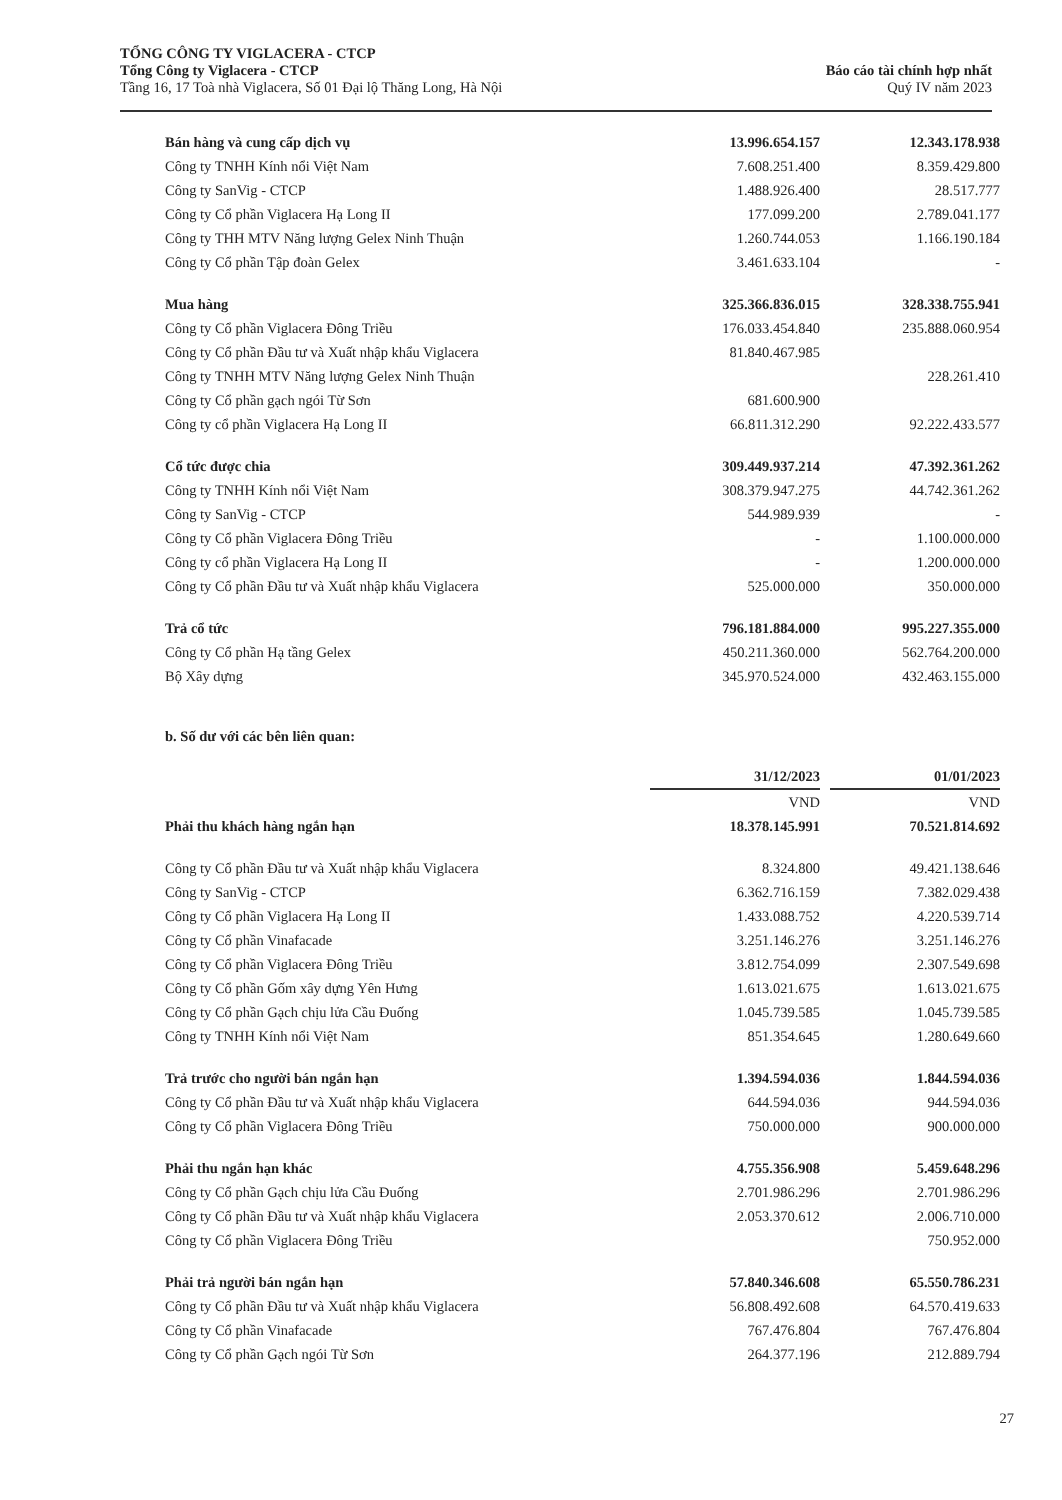TỔNG CÔNG TY VIGLACERA - CTCP
Tổng Công ty Viglacera - CTCP
Tầng 16, 17 Toà nhà Viglacera, Số 01 Đại lộ Thăng Long, Hà Nội
Báo cáo tài chính hợp nhất
Quý IV năm 2023
| Bán hàng và cung cấp dịch vụ | 13.996.654.157 | | 12.343.178.938 |
| Công ty TNHH Kính nổi Việt Nam | 7.608.251.400 | | 8.359.429.800 |
| Công ty SanVig - CTCP | 1.488.926.400 | | 28.517.777 |
| Công ty Cổ phần Viglacera Hạ Long II | 177.099.200 | | 2.789.041.177 |
| Công ty THH MTV Năng lượng Gelex Ninh Thuận | 1.260.744.053 | | 1.166.190.184 |
| Công ty Cổ phần Tập đoàn Gelex | 3.461.633.104 | | - |
| Mua hàng | 325.366.836.015 | | 328.338.755.941 |
| Công ty Cổ phần Viglacera Đông Triều | 176.033.454.840 | | 235.888.060.954 |
| Công ty Cổ phần Đầu tư và Xuất nhập khẩu Viglacera | 81.840.467.985 | | |
| Công ty TNHH MTV Năng lượng Gelex Ninh Thuận | | | 228.261.410 |
| Công ty Cổ phần gạch ngói Từ Sơn | 681.600.900 | | |
| Công ty cổ phần Viglacera Hạ Long II | 66.811.312.290 | | 92.222.433.577 |
| Cổ tức được chia | 309.449.937.214 | | 47.392.361.262 |
| Công ty TNHH Kính nổi Việt Nam | 308.379.947.275 | | 44.742.361.262 |
| Công ty SanVig - CTCP | 544.989.939 | | - |
| Công ty Cổ phần Viglacera Đông Triều | - | | 1.100.000.000 |
| Công ty cổ phần Viglacera Hạ Long II | - | | 1.200.000.000 |
| Công ty Cổ phần Đầu tư và Xuất nhập khẩu Viglacera | 525.000.000 | | 350.000.000 |
| Trả cổ tức | 796.181.884.000 | | 995.227.355.000 |
| Công ty Cổ phần Hạ tầng Gelex | 450.211.360.000 | | 562.764.200.000 |
| Bộ Xây dựng | 345.970.524.000 | | 432.463.155.000 |
b. Số dư với các bên liên quan:
| | 31/12/2023 | | 01/01/2023 |
| | VND | | VND |
| Phải thu khách hàng ngắn hạn | 18.378.145.991 | | 70.521.814.692 |
| Công ty Cổ phần Đầu tư và Xuất nhập khẩu Viglacera | 8.324.800 | | 49.421.138.646 |
| Công ty SanVig - CTCP | 6.362.716.159 | | 7.382.029.438 |
| Công ty Cổ phần Viglacera Hạ Long II | 1.433.088.752 | | 4.220.539.714 |
| Công ty Cổ phần Vinafacade | 3.251.146.276 | | 3.251.146.276 |
| Công ty Cổ phần Viglacera Đông Triều | 3.812.754.099 | | 2.307.549.698 |
| Công ty Cổ phần Gốm xây dựng Yên Hưng | 1.613.021.675 | | 1.613.021.675 |
| Công ty Cổ phần Gạch chịu lửa Cầu Đuống | 1.045.739.585 | | 1.045.739.585 |
| Công ty TNHH Kính nổi Việt Nam | 851.354.645 | | 1.280.649.660 |
| Trả trước cho người bán ngắn hạn | 1.394.594.036 | | 1.844.594.036 |
| Công ty Cổ phần Đầu tư và Xuất nhập khẩu Viglacera | 644.594.036 | | 944.594.036 |
| Công ty Cổ phần Viglacera Đông Triều | 750.000.000 | | 900.000.000 |
| Phải thu ngắn hạn khác | 4.755.356.908 | | 5.459.648.296 |
| Công ty Cổ phần Gạch chịu lửa Cầu Đuống | 2.701.986.296 | | 2.701.986.296 |
| Công ty Cổ phần Đầu tư và Xuất nhập khẩu Viglacera | 2.053.370.612 | | 2.006.710.000 |
| Công ty Cổ phần Viglacera Đông Triều | | | 750.952.000 |
| Phải trả người bán ngắn hạn | 57.840.346.608 | | 65.550.786.231 |
| Công ty Cổ phần Đầu tư và Xuất nhập khẩu Viglacera | 56.808.492.608 | | 64.570.419.633 |
| Công ty Cổ phần Vinafacade | 767.476.804 | | 767.476.804 |
| Công ty Cổ phần Gạch ngói Từ Sơn | 264.377.196 | | 212.889.794 |
27